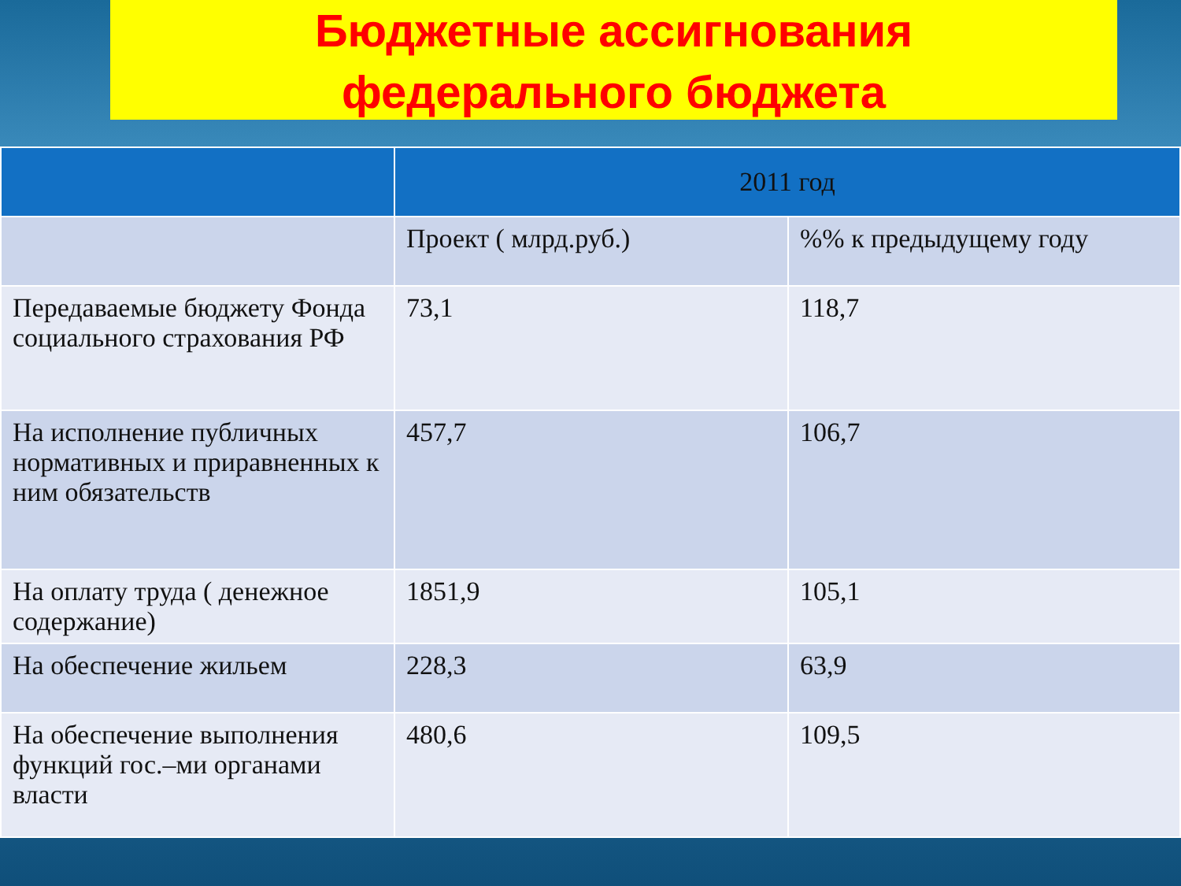Бюджетные ассигнования
федерального бюджета
| | 2011 год | |
| --- | --- | --- |
| | Проект ( млрд.руб.) | %% к предыдущему году |
| Передаваемые бюджету Фонда социального страхования РФ | 73,1 | 118,7 |
| На исполнение публичных нормативных и приравненных к ним обязательств | 457,7 | 106,7 |
| На оплату труда ( денежное содержание) | 1851,9 | 105,1 |
| На обеспечение жильем | 228,3 | 63,9 |
| На обеспечение выполнения функций гос.–ми органами власти | 480,6 | 109,5 |